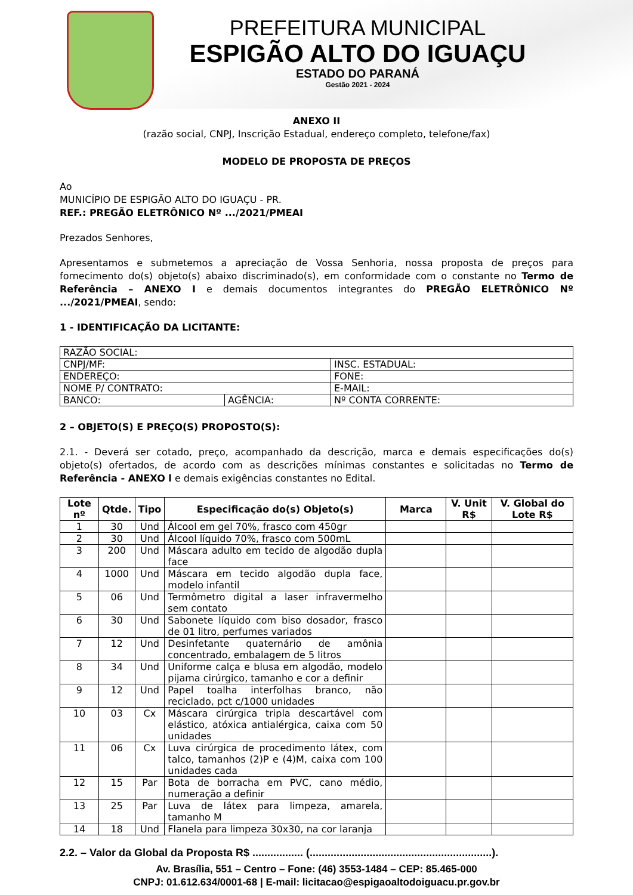PREFEITURA MUNICIPAL
ESPIGÃO ALTO DO IGUAÇU
ESTADO DO PARANÁ
Gestão 2021 - 2024
ANEXO II
(razão social, CNPJ, Inscrição Estadual, endereço completo, telefone/fax)
MODELO DE PROPOSTA DE PREÇOS
Ao
MUNICÍPIO DE ESPIGÃO ALTO DO IGUAÇU - PR.
REF.: PREGÃO ELETRÔNICO Nº .../2021/PMEAI
Prezados Senhores,
Apresentamos e submetemos a apreciação de Vossa Senhoria, nossa proposta de preços para fornecimento do(s) objeto(s) abaixo discriminado(s), em conformidade com o constante no Termo de Referência – ANEXO I e demais documentos integrantes do PREGÃO ELETRÔNICO Nº .../2021/PMEAI, sendo:
1 - IDENTIFICAÇÃO DA LICITANTE:
| RAZÃO SOCIAL: | | |
| CNPJ/MF: | | INSC. ESTADUAL: |
| ENDEREÇO: | | FONE: |
| NOME P/ CONTRATO: | | E-MAIL: |
| BANCO: | AGÊNCIA: | Nº CONTA CORRENTE: |
2 – OBJETO(S) E PREÇO(S) PROPOSTO(S):
2.1. - Deverá ser cotado, preço, acompanhado da descrição, marca e demais especificações do(s) objeto(s) ofertados, de acordo com as descrições mínimas constantes e solicitadas no Termo de Referência - ANEXO l e demais exigências constantes no Edital.
| Lote nº | Qtde. | Tipo | Especificação do(s) Objeto(s) | Marca | V. Unit R$ | V. Global do Lote R$ |
| --- | --- | --- | --- | --- | --- | --- |
| 1 | 30 | Und | Álcool em gel 70%, frasco com 450gr | | | |
| 2 | 30 | Und | Álcool líquido 70%, frasco com 500mL | | | |
| 3 | 200 | Und | Máscara adulto em tecido de algodão dupla face | | | |
| 4 | 1000 | Und | Máscara em tecido algodão dupla face, modelo infantil | | | |
| 5 | 06 | Und | Termômetro digital a laser infravermelho sem contato | | | |
| 6 | 30 | Und | Sabonete líquido com biso dosador, frasco de 01 litro, perfumes variados | | | |
| 7 | 12 | Und | Desinfetante quaternário de amônia concentrado, embalagem de 5 litros | | | |
| 8 | 34 | Und | Uniforme calça e blusa em algodão, modelo pijama cirúrgico, tamanho e cor a definir | | | |
| 9 | 12 | Und | Papel toalha interfolhas branco, não reciclado, pct c/1000 unidades | | | |
| 10 | 03 | Cx | Máscara cirúrgica tripla descartável com elástico, atóxica antialérgica, caixa com 50 unidades | | | |
| 11 | 06 | Cx | Luva cirúrgica de procedimento látex, com talco, tamanhos (2)P e (4)M, caixa com 100 unidades cada | | | |
| 12 | 15 | Par | Bota de borracha em PVC, cano médio, numeração a definir | | | |
| 13 | 25 | Par | Luva de látex para limpeza, amarela, tamanho M | | | |
| 14 | 18 | Und | Flanela para limpeza 30x30, na cor laranja | | | |
2.2. – Valor da Global da Proposta R$ ................. (.............................................................).
Av. Brasília, 551 – Centro – Fone: (46) 3553-1484 – CEP: 85.465-000
CNPJ: 01.612.634/0001-68 | E-mail: licitacao@espigaoaltodoiguacu.pr.gov.br